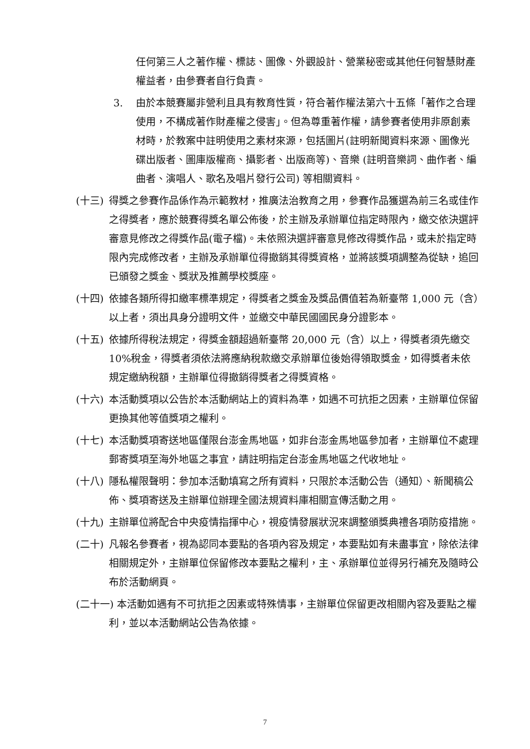任何第三人之著作權、標誌、圖像、外觀設計、營業秘密或其他任何智慧財產權益者，由參賽者自行負責。
3. 由於本競賽屬非營利且具有教育性質，符合著作權法第六十五條「著作之合理使用，不構成著作財產權之侵害」。但為尊重著作權，請參賽者使用非原創素材時，於教案中註明使用之素材來源，包括圖片(註明新聞資料來源、圖像光碟出版者、圖庫版權商、攝影者、出版商等)、音樂 (註明音樂詞、曲作者、編曲者、演唱人、歌名及唱片發行公司) 等相關資料。
(十三) 得獎之參賽作品係作為示範教材，推廣法治教育之用，參賽作品獲選為前三名或佳作之得獎者，應於競賽得獎名單公佈後，於主辦及承辦單位指定時限內，繳交依決選評審意見修改之得獎作品(電子檔)。未依照決選評審意見修改得獎作品，或未於指定時限內完成修改者，主辦及承辦單位得撤銷其得獎資格，並將該獎項調整為從缺，追回已頒發之獎金、獎狀及推薦學校獎座。
(十四) 依據各類所得扣繳率標準規定，得獎者之獎金及獎品價值若為新臺幣 1,000 元（含）以上者，須出具身分證明文件，並繳交中華民國國民身分證影本。
(十五) 依據所得稅法規定，得獎金額超過新臺幣 20,000 元（含）以上，得獎者須先繳交 10%稅金，得獎者須依法將應納稅款繳交承辦單位後始得領取獎金，如得獎者未依規定繳納稅額，主辦單位得撤銷得獎者之得獎資格。
(十六) 本活動獎項以公告於本活動網站上的資料為準，如遇不可抗拒之因素，主辦單位保留更換其他等值獎項之權利。
(十七) 本活動獎項寄送地區僅限台澎金馬地區，如非台澎金馬地區參加者，主辦單位不處理郵寄獎項至海外地區之事宜，請註明指定台澎金馬地區之代收地址。
(十八) 隱私權限聲明：參加本活動填寫之所有資料，只限於本活動公告（通知）、新聞稿公佈、獎項寄送及主辦單位辦理全國法規資料庫相關宣傳活動之用。
(十九) 主辦單位將配合中央疫情指揮中心，視疫情發展狀況來調整頒獎典禮各項防疫措施。
(二十) 凡報名參賽者，視為認同本要點的各項內容及規定，本要點如有未盡事宜，除依法律相關規定外，主辦單位保留修改本要點之權利，主、承辦單位並得另行補充及隨時公布於活動網頁。
(二十一) 本活動如遇有不可抗拒之因素或特殊情事，主辦單位保留更改相關內容及要點之權利，並以本活動網站公告為依據。
7